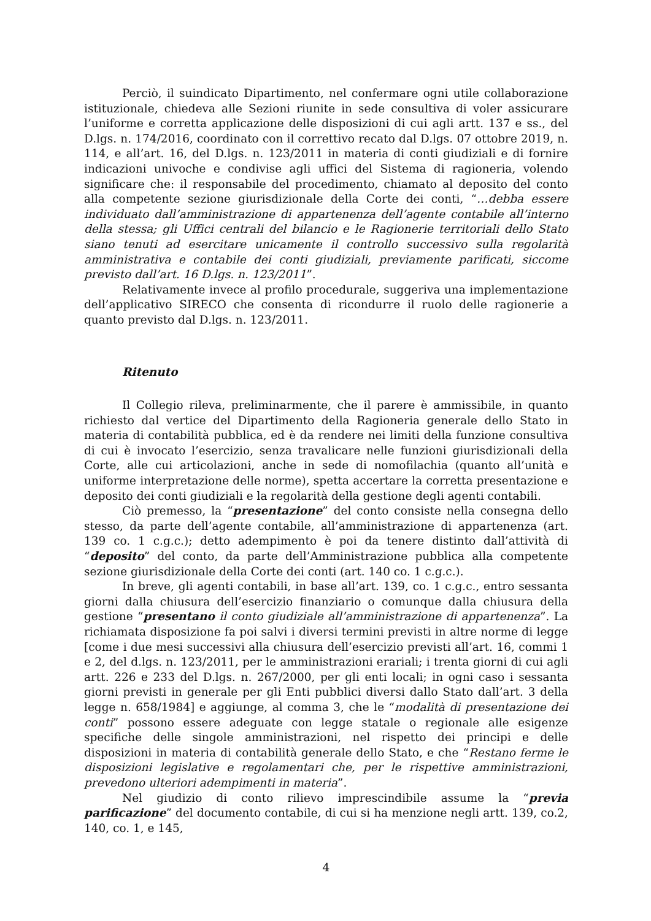Perciò, il suindicato Dipartimento, nel confermare ogni utile collaborazione istituzionale, chiedeva alle Sezioni riunite in sede consultiva di voler assicurare l’uniforme e corretta applicazione delle disposizioni di cui agli artt. 137 e ss., del D.lgs. n. 174/2016, coordinato con il correttivo recato dal D.lgs. 07 ottobre 2019, n. 114, e all’art. 16, del D.lgs. n. 123/2011 in materia di conti giudiziali e di fornire indicazioni univoche e condivise agli uffici del Sistema di ragioneria, volendo significare che: il responsabile del procedimento, chiamato al deposito del conto alla competente sezione giurisdizionale della Corte dei conti, “…debba essere individuato dall’amministrazione di appartenenza dell’agente contabile all’interno della stessa; gli Uffici centrali del bilancio e le Ragionerie territoriali dello Stato siano tenuti ad esercitare unicamente il controllo successivo sulla regolarità amministrativa e contabile dei conti giudiziali, previamente parificati, siccome previsto dall’art. 16 D.lgs. n. 123/2011”.
Relativamente invece al profilo procedurale, suggeriva una implementazione dell’applicativo SIRECO che consenta di ricondurre il ruolo delle ragionerie a quanto previsto dal D.lgs. n. 123/2011.
Ritenuto
Il Collegio rileva, preliminarmente, che il parere è ammissibile, in quanto richiesto dal vertice del Dipartimento della Ragioneria generale dello Stato in materia di contabilità pubblica, ed è da rendere nei limiti della funzione consultiva di cui è invocato l’esercizio, senza travalicare nelle funzioni giurisdizionali della Corte, alle cui articolazioni, anche in sede di nomofilachia (quanto all’unità e uniforme interpretazione delle norme), spetta accertare la corretta presentazione e deposito dei conti giudiziali e la regolarità della gestione degli agenti contabili.
Ciò premesso, la “presentazione” del conto consiste nella consegna dello stesso, da parte dell’agente contabile, all’amministrazione di appartenenza (art. 139 co. 1 c.g.c.); detto adempimento è poi da tenere distinto dall’attività di “deposito” del conto, da parte dell’Amministrazione pubblica alla competente sezione giurisdizionale della Corte dei conti (art. 140 co. 1 c.g.c.).
In breve, gli agenti contabili, in base all’art. 139, co. 1 c.g.c., entro sessanta giorni dalla chiusura dell’esercizio finanziario o comunque dalla chiusura della gestione “presentano il conto giudiziale all’amministrazione di appartenenza”. La richiamata disposizione fa poi salvi i diversi termini previsti in altre norme di legge [come i due mesi successivi alla chiusura dell’esercizio previsti all’art. 16, commi 1 e 2, del d.lgs. n. 123/2011, per le amministrazioni erariali; i trenta giorni di cui agli artt. 226 e 233 del D.lgs. n. 267/2000, per gli enti locali; in ogni caso i sessanta giorni previsti in generale per gli Enti pubblici diversi dallo Stato dall’art. 3 della legge n. 658/1984] e aggiunge, al comma 3, che le “modalità di presentazione dei conti” possono essere adeguate con legge statale o regionale alle esigenze specifiche delle singole amministrazioni, nel rispetto dei principi e delle disposizioni in materia di contabilità generale dello Stato, e che “Restano ferme le disposizioni legislative e regolamentari che, per le rispettive amministrazioni, prevedono ulteriori adempimenti in materia”.
Nel giudizio di conto rilievo imprescindibile assume la “previa parificazione” del documento contabile, di cui si ha menzione negli artt. 139, co.2, 140, co. 1, e 145,
4